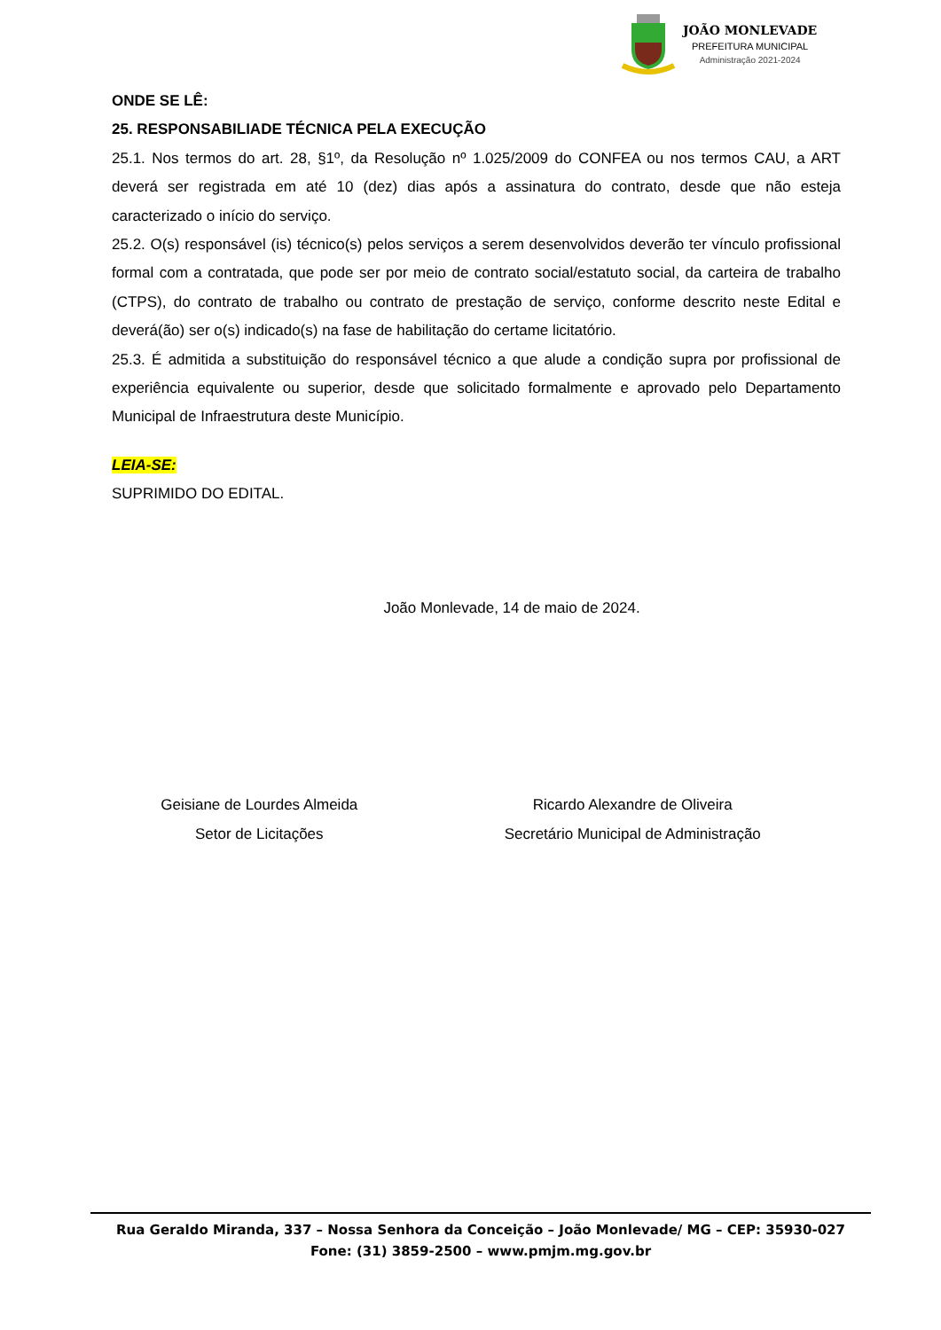JOÃO MONLEVADE
PREFEITURA MUNICIPAL
Administração 2021-2024
ONDE SE LÊ:
25. RESPONSABILIADE TÉCNICA PELA EXECUÇÃO
25.1. Nos termos do art. 28, §1º, da Resolução nº 1.025/2009 do CONFEA ou nos termos CAU, a ART deverá ser registrada em até 10 (dez) dias após a assinatura do contrato, desde que não esteja caracterizado o início do serviço.
25.2. O(s) responsável (is) técnico(s) pelos serviços a serem desenvolvidos deverão ter vínculo profissional formal com a contratada, que pode ser por meio de contrato social/estatuto social, da carteira de trabalho (CTPS), do contrato de trabalho ou contrato de prestação de serviço, conforme descrito neste Edital e deverá(ão) ser o(s) indicado(s) na fase de habilitação do certame licitatório.
25.3. É admitida a substituição do responsável técnico a que alude a condição supra por profissional de experiência equivalente ou superior, desde que solicitado formalmente e aprovado pelo Departamento Municipal de Infraestrutura deste Município.
LEIA-SE:
SUPRIMIDO DO EDITAL.
João Monlevade, 14 de maio de 2024.
Geisiane de Lourdes Almeida
Setor de Licitações
Ricardo Alexandre de Oliveira
Secretário Municipal de Administração
Rua Geraldo Miranda, 337 – Nossa Senhora da Conceição – João Monlevade/ MG – CEP: 35930-027
Fone: (31) 3859-2500 – www.pmjm.mg.gov.br